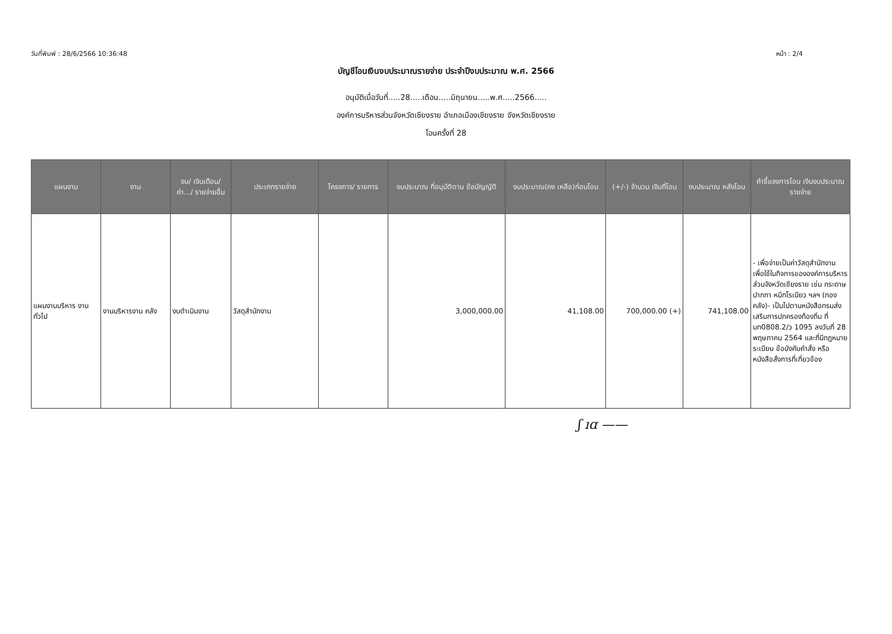วันที่พิมพ์ : 28/6/2566 10:36:48 หน้า : 2/4
บัญชีโอนเงินงบประมาณรายจ่าย ประจำปีงบประมาณ พ.ศ. 2566
อนุมัติเมื่อวันที่.....28.....เดือน.....มิถุนายน.....พ.ศ.....2566.....
องค์การบริหารส่วนจังหวัดเชียงราย อำเภอเมืองเชียงราย จังหวัดเชียงราย
โอนครั้งที่ 28
| แผนงาน | งาน | งบ/ เงินเดือน/ ค่า.../ รายจ่ายอื่น | ประเภทรายจ่าย | โครงการ/ รายการ | งบประมาณ ที่อนุมัติตาม ข้อบัญญัติ | งบประมาณ(คง เหลือ)ก่อนโอน | (+/-) จำนวน เงินที่โอน | งบประมาณ หลังโอน | คำชี้แจงการโอน เงินงบประมาณรายจ่าย |
| --- | --- | --- | --- | --- | --- | --- | --- | --- | --- |
| แผนงานบริหาร งานทั่วไป | งานบริหารงาน คลัง | งบดำเนินงาน | วัสดุสำนักงาน | | 3,000,000.00 | 41,108.00 | 700,000.00 (+) | 741,108.00 | - เพื่อจ่ายเป็นค่าวัสดุสำนักงาน เพื่อใช้ในกิจการขององค์การบริหารส่วนจังหวัดเชียงราย เช่น กระดาษ ปากกา หมึกโรเนียว ฯลฯ (กองคลัง)- เป็นไปตามหนังสือกรมส่งเสริมการปกครองท้องถิ่น ที่ มท0808.2/ว 1095 ลงวันที่ 28 พฤษภาคม 2564 และที่มีกฎหมาย ระเบียบ ข้อบังคับคำสั่ง หรือหนังสือสั่งการที่เกี่ยวข้อง |
ʃ ıɑ ——